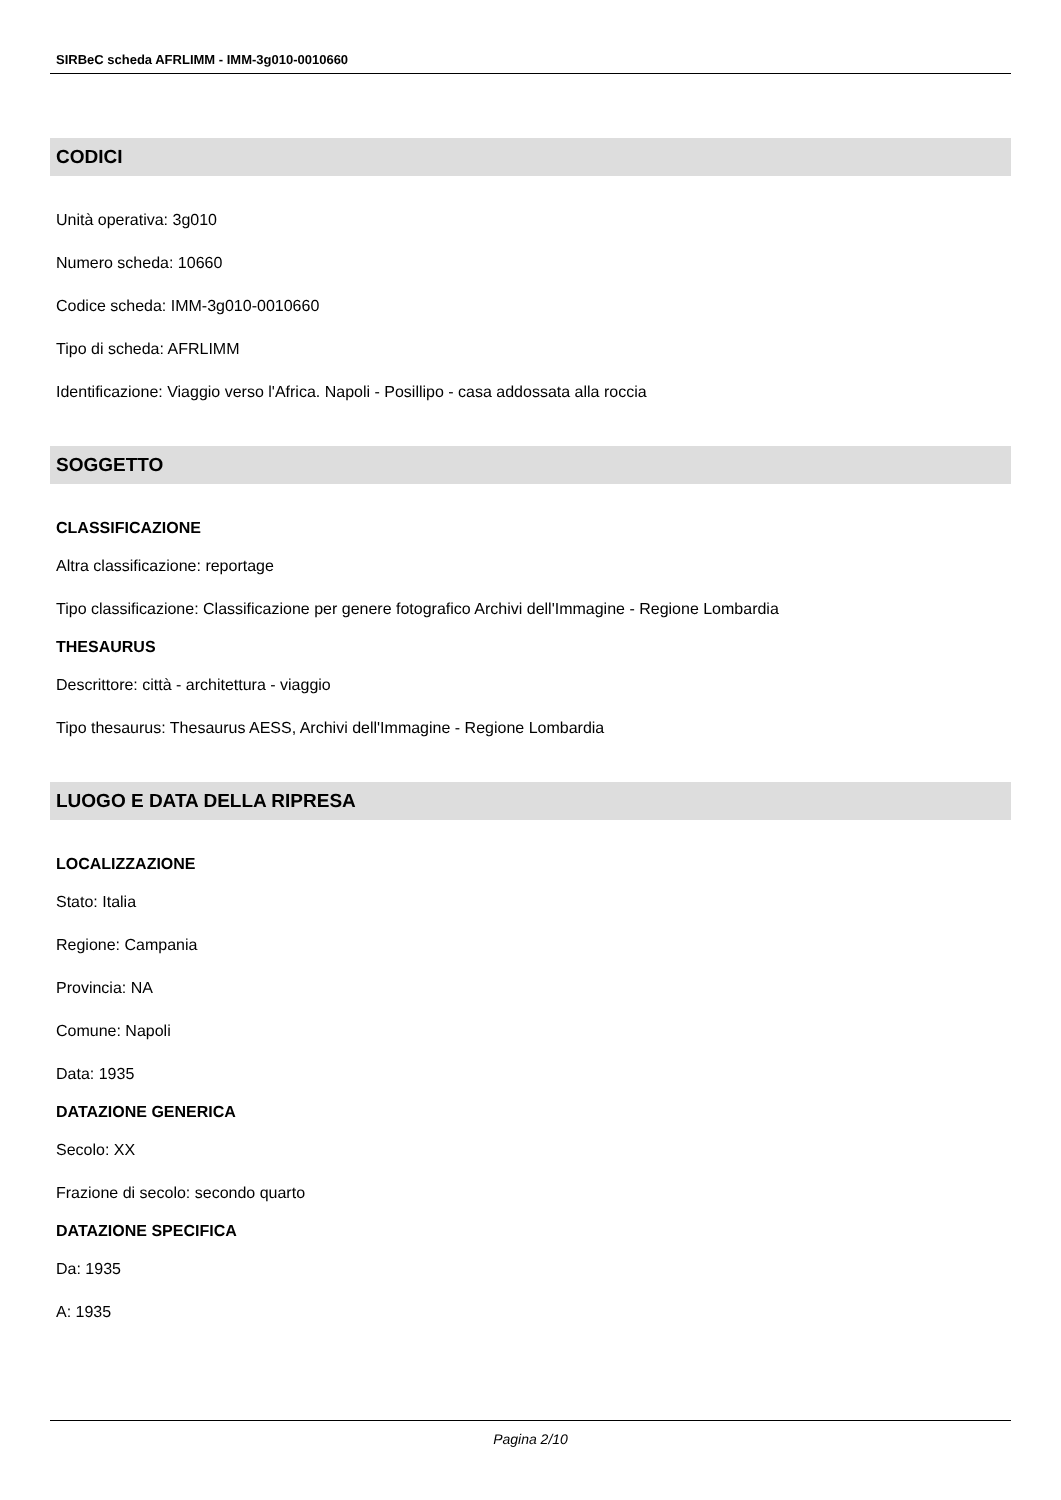SIRBeC scheda AFRLIMM - IMM-3g010-0010660
CODICI
Unità operativa: 3g010
Numero scheda: 10660
Codice scheda: IMM-3g010-0010660
Tipo di scheda: AFRLIMM
Identificazione: Viaggio verso l'Africa. Napoli - Posillipo - casa addossata alla roccia
SOGGETTO
CLASSIFICAZIONE
Altra classificazione: reportage
Tipo classificazione: Classificazione per genere fotografico Archivi dell'Immagine - Regione Lombardia
THESAURUS
Descrittore: città - architettura - viaggio
Tipo thesaurus: Thesaurus AESS, Archivi dell'Immagine - Regione Lombardia
LUOGO E DATA DELLA RIPRESA
LOCALIZZAZIONE
Stato: Italia
Regione: Campania
Provincia: NA
Comune: Napoli
Data: 1935
DATAZIONE GENERICA
Secolo: XX
Frazione di secolo: secondo quarto
DATAZIONE SPECIFICA
Da: 1935
A: 1935
Pagina 2/10